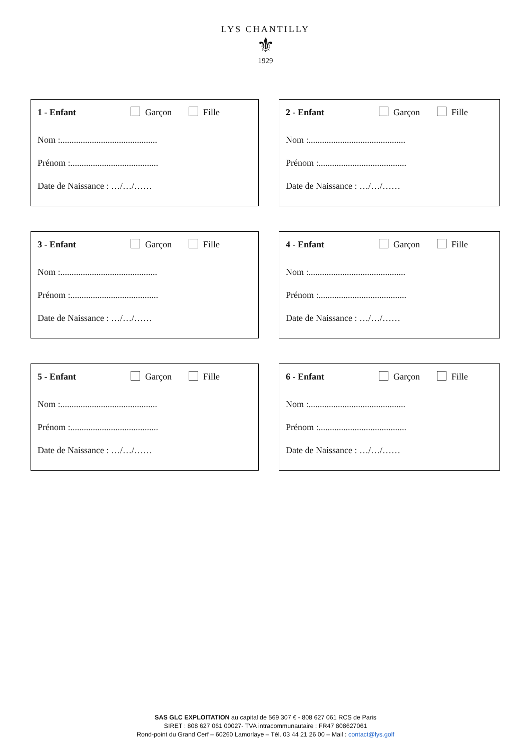LYS CHANTILLY
⚜
1929
1 - Enfant Garçon Fille
Nom :...........................................
Prénom :.......................................
Date de Naissance : …/…/……
2 - Enfant Garçon Fille
Nom :...........................................
Prénom :.......................................
Date de Naissance : …/…/……
3 - Enfant Garçon Fille
Nom :...........................................
Prénom :.......................................
Date de Naissance : …/…/……
4 - Enfant Garçon Fille
Nom :...........................................
Prénom :.......................................
Date de Naissance : …/…/……
5 - Enfant Garçon Fille
Nom :...........................................
Prénom :.......................................
Date de Naissance : …/…/……
6 - Enfant Garçon Fille
Nom :...........................................
Prénom :.......................................
Date de Naissance : …/…/……
SAS GLC EXPLOITATION au capital de 569 307 € - 808 627 061 RCS de Paris
SIRET : 808 627 061 00027- TVA intracommunautaire : FR47 808627061
Rond-point du Grand Cerf – 60260 Lamorlaye – Tél. 03 44 21 26 00 – Mail : contact@lys.golf